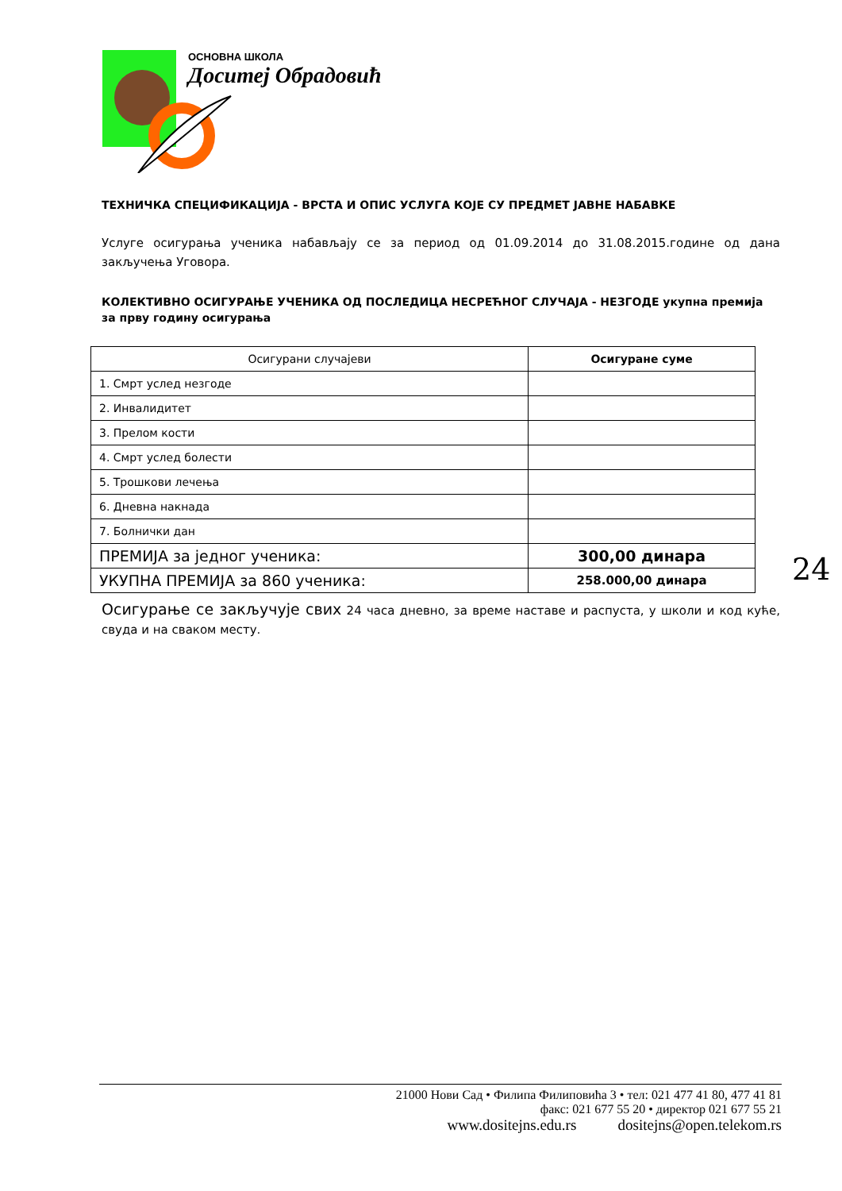ОСНОВНА ШКОЛА
Доситеј Обрадовић
ТЕХНИЧКА СПЕЦИФИКАЦИЈА - ВРСТА И ОПИС УСЛУГА КОЈЕ СУ ПРЕДМЕТ ЈАВНЕ НАБАВКЕ
Услуге осигурања ученика набављају се за период од 01.09.2014 до 31.08.2015.године од дана закључења Уговора.
КОЛЕКТИВНО ОСИГУРАЊЕ УЧЕНИКА ОД ПОСЛЕДИЦА НЕСРЕЋНОГ СЛУЧАЈА - НЕЗГОДЕ укупна премија за прву годину осигурања
| Осигурани случајеви | Осигуране суме |
| 1. Смрт услед незгоде | |
| 2. Инвалидитет | |
| 3. Прелом кости | |
| 4. Смрт услед болести | |
| 5. Трошкови лечења | |
| 6. Дневна накнада | |
| 7. Болнички дан | |
| ПРЕМИЈА за једног ученика: | 300,00 динара |
| УКУПНА ПРЕМИЈА за 860 ученика: | 258.000,00 динара |
Осигурање се закључује свих 24 часа дневно, за време наставе и распуста, у школи и код куће, свуда и на сваком месту.
24
21000 Нови Сад • Филипа Филиповића 3 • тел: 021 477 41 80, 477 41 81
факс: 021 677 55 20 • директор 021 677 55 21
www.dositejns.edu.rs dositejns@open.telekom.rs